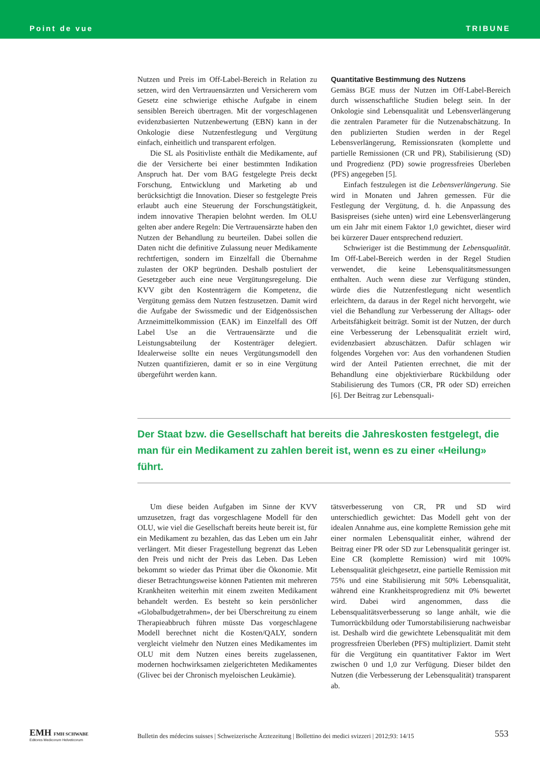Point de vue TRIBUNE
Nutzen und Preis im Off-Label-Bereich in Relation zu setzen, wird den Vertrauensärzten und Versicherern vom Gesetz eine schwierige ethische Aufgabe in einem sensiblen Bereich übertragen. Mit der vorgeschlagenen evidenzbasierten Nutzenbewertung (EBN) kann in der Onkologie diese Nutzenfestlegung und Vergütung einfach, einheitlich und transparent erfolgen.
Die SL als Positivliste enthält die Medikamente, auf die der Versicherte bei einer bestimmten Indikation Anspruch hat. Der vom BAG festgelegte Preis deckt Forschung, Entwicklung und Marketing ab und berücksichtigt die Innovation. Dieser so festgelegte Preis erlaubt auch eine Steuerung der Forschungstätigkeit, indem innovative Therapien belohnt werden. Im OLU gelten aber andere Regeln: Die Vertrauensärzte haben den Nutzen der Behandlung zu beurteilen. Dabei sollen die Daten nicht die definitive Zulassung neuer Medikamente rechtfertigen, sondern im Einzelfall die Übernahme zulasten der OKP begründen. Deshalb postuliert der Gesetzgeber auch eine neue Vergütungsregelung. Die KVV gibt den Kostenträgern die Kompetenz, die Vergütung gemäss dem Nutzen festzusetzen. Damit wird die Aufgabe der Swissmedic und der Eidgenössischen Arzneimittelkommission (EAK) im Einzelfall des Off Label Use an die Vertrauensärzte und die Leistungsabteilung der Kostenträger delegiert. Idealerweise sollte ein neues Vergütungsmodell den Nutzen quantifizieren, damit er so in eine Vergütung übergeführt werden kann.
Quantitative Bestimmung des Nutzens
Gemäss BGE muss der Nutzen im Off-Label-Bereich durch wissenschaftliche Studien belegt sein. In der Onkologie sind Lebensqualität und Lebensverlängerung die zentralen Parameter für die Nutzenabschätzung. In den publizierten Studien werden in der Regel Lebensverlängerung, Remissionsraten (komplette und partielle Remissionen (CR und PR), Stabilisierung (SD) und Progredienz (PD) sowie progressfreies Überleben (PFS) angegeben [5].
Einfach festzulegen ist die Lebensverlängerung. Sie wird in Monaten und Jahren gemessen. Für die Festlegung der Vergütung, d. h. die Anpassung des Basispreises (siehe unten) wird eine Lebensverlängerung um ein Jahr mit einem Faktor 1,0 gewichtet, dieser wird bei kürzerer Dauer entsprechend reduziert.
Schwieriger ist die Bestimmung der Lebensqualität. Im Off-Label-Bereich werden in der Regel Studien verwendet, die keine Lebensqualitätsmessungen enthalten. Auch wenn diese zur Verfügung stünden, würde dies die Nutzenfestlegung nicht wesentlich erleichtern, da daraus in der Regel nicht hervorgeht, wie viel die Behandlung zur Verbesserung der Alltags- oder Arbeitsfähigkeit beiträgt. Somit ist der Nutzen, der durch eine Verbesserung der Lebensqualität erzielt wird, evidenzbasiert abzuschätzen. Dafür schlagen wir folgendes Vorgehen vor: Aus den vorhandenen Studien wird der Anteil Patienten errechnet, die mit der Behandlung eine objektivierbare Rückbildung oder Stabilisierung des Tumors (CR, PR oder SD) erreichen [6]. Der Beitrag zur Lebensquali-
Der Staat bzw. die Gesellschaft hat bereits die Jahreskosten festgelegt, die man für ein Medikament zu zahlen bereit ist, wenn es zu einer «Heilung» führt.
Um diese beiden Aufgaben im Sinne der KVV umzusetzen, fragt das vorgeschlagene Modell für den OLU, wie viel die Gesellschaft bereits heute bereit ist, für ein Medikament zu bezahlen, das das Leben um ein Jahr verlängert. Mit dieser Fragestellung begrenzt das Leben den Preis und nicht der Preis das Leben. Das Leben bekommt so wieder das Primat über die Ökonomie. Mit dieser Betrachtungsweise können Patienten mit mehreren Krankheiten weiterhin mit einem zweiten Medikament behandelt werden. Es besteht so kein persönlicher «Globalbudgetrahmen», der bei Überschreitung zu einem Therapieabbruch führen müsste Das vorgeschlagene Modell berechnet nicht die Kosten/QALY, sondern vergleicht vielmehr den Nutzen eines Medikamentes im OLU mit dem Nutzen eines bereits zugelassenen, modernen hochwirksamen zielgerichteten Medikamentes (Glivec bei der Chronisch myeloischen Leukämie).
tätsverbesserung von CR, PR und SD wird unterschiedlich gewichtet: Das Modell geht von der idealen Annahme aus, eine komplette Remission gehe mit einer normalen Lebensqualität einher, während der Beitrag einer PR oder SD zur Lebensqualität geringer ist. Eine CR (komplette Remission) wird mit 100% Lebensqualität gleichgesetzt, eine partielle Remission mit 75% und eine Stabilisierung mit 50% Lebensqualität, während eine Krankheitsprogredienz mit 0% bewertet wird. Dabei wird angenommen, dass die Lebensqualitätsverbesserung so lange anhält, wie die Tumorrückbildung oder Tumorstabilisierung nachweisbar ist. Deshalb wird die gewichtete Lebensqualität mit dem progressfreien Überleben (PFS) multipliziert. Damit steht für die Vergütung ein quantitativer Faktor im Wert zwischen 0 und 1,0 zur Verfügung. Dieser bildet den Nutzen (die Verbesserung der Lebensqualität) transparent ab.
EMH FMH SCHWABE
Editores Medicorum Helveticorum
Bulletin des médecins suisses | Schweizerische Ärztezeitung | Bollettino dei medici svizzeri | 2012;93: 14/15
553